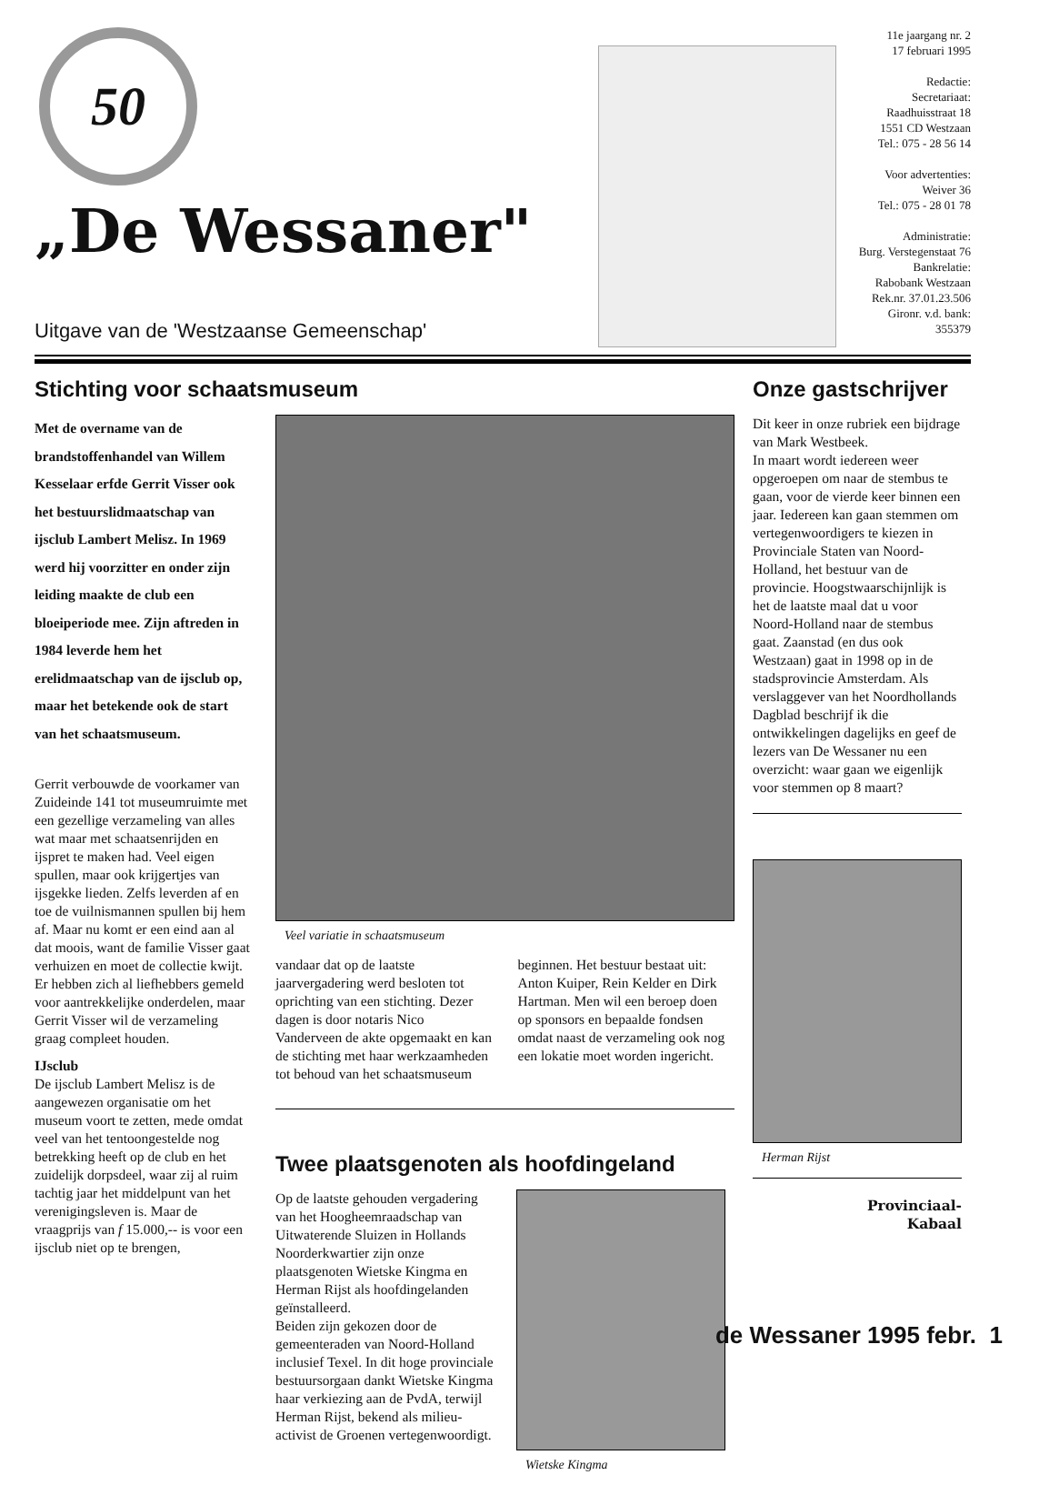50
„De Wessaner"
Uitgave van de 'Westzaanse Gemeenschap'
11e jaargang nr. 2
17 februari 1995
Redactie:
Secretariaat:
Raadhuisstraat 18
1551 CD Westzaan
Tel.: 075 - 28 56 14
Voor advertenties:
Weiver 36
Tel.: 075 - 28 01 78
Administratie:
Burg. Verstegenstaat 76
Bankrelatie:
Rabobank Westzaan
Rek.nr. 37.01.23.506
Gironr. v.d. bank: 355379
Stichting voor schaatsmuseum
Met de overname van de brandstoffenhandel van Willem Kesselaar erfde Gerrit Visser ook het bestuurslidmaatschap van ijsclub Lambert Melisz. In 1969 werd hij voorzitter en onder zijn leiding maakte de club een bloeiperiode mee. Zijn aftreden in 1984 leverde hem het erelidmaatschap van de ijsclub op, maar het betekende ook de start van het schaatsmuseum.
Gerrit verbouwde de voorkamer van Zuideinde 141 tot museumruimte met een gezellige verzameling van alles wat maar met schaatsenrijden en ijspret te maken had. Veel eigen spullen, maar ook krijgertjes van ijsgekke lieden. Zelfs leverden af en toe de vuilnismannen spullen bij hem af. Maar nu komt er een eind aan al dat moois, want de familie Visser gaat verhuizen en moet de collectie kwijt. Er hebben zich al liefhebbers gemeld voor aantrekkelijke onderdelen, maar Gerrit Visser wil de verzameling graag compleet houden.
IJsclub
De ijsclub Lambert Melisz is de aangewezen organisatie om het museum voort te zetten, mede omdat veel van het tentoongestelde nog betrekking heeft op de club en het zuidelijk dorpsdeel, waar zij al ruim tachtig jaar het middelpunt van het verenigingsleven is. Maar de vraagprijs van f 15.000,-- is voor een ijsclub niet op te brengen,
Veel variatie in schaatsmuseum
vandaar dat op de laatste jaarvergadering werd besloten tot oprichting van een stichting. Dezer dagen is door notaris Nico Vanderveen de akte opgemaakt en kan de stichting met haar werkzaamheden tot behoud van het schaatsmuseum
beginnen. Het bestuur bestaat uit: Anton Kuiper, Rein Kelder en Dirk Hartman. Men wil een beroep doen op sponsors en bepaalde fondsen omdat naast de verzameling ook nog een lokatie moet worden ingericht.
Twee plaatsgenoten als hoofdingeland
Op de laatste gehouden vergadering van het Hoogheemraadschap van Uitwaterende Sluizen in Hollands Noorderkwartier zijn onze plaatsgenoten Wietske Kingma en Herman Rijst als hoofdingelanden geïnstalleerd.
Beiden zijn gekozen door de gemeenteraden van Noord-Holland inclusief Texel. In dit hoge provinciale bestuursorgaan dankt Wietske Kingma haar verkiezing aan de PvdA, terwijl Herman Rijst, bekend als milieu-activist de Groenen vertegenwoordigt.
Wietske Kingma
Onze gastschrijver
Dit keer in onze rubriek een bijdrage van Mark Westbeek.
In maart wordt iedereen weer opgeroepen om naar de stembus te gaan, voor de vierde keer binnen een jaar. Iedereen kan gaan stemmen om vertegenwoordigers te kiezen in Provinciale Staten van Noord-Holland, het bestuur van de provincie. Hoogstwaarschijnlijk is het de laatste maal dat u voor Noord-Holland naar de stembus gaat. Zaanstad (en dus ook Westzaan) gaat in 1998 op in de stadsprovincie Amsterdam. Als verslaggever van het Noordhollands Dagblad beschrijf ik die ontwikkelingen dagelijks en geef de lezers van De Wessaner nu een overzicht: waar gaan we eigenlijk voor stemmen op 8 maart?
Herman Rijst
Provinciaal-
Kabaal
de Wessaner 1995 febr. 1